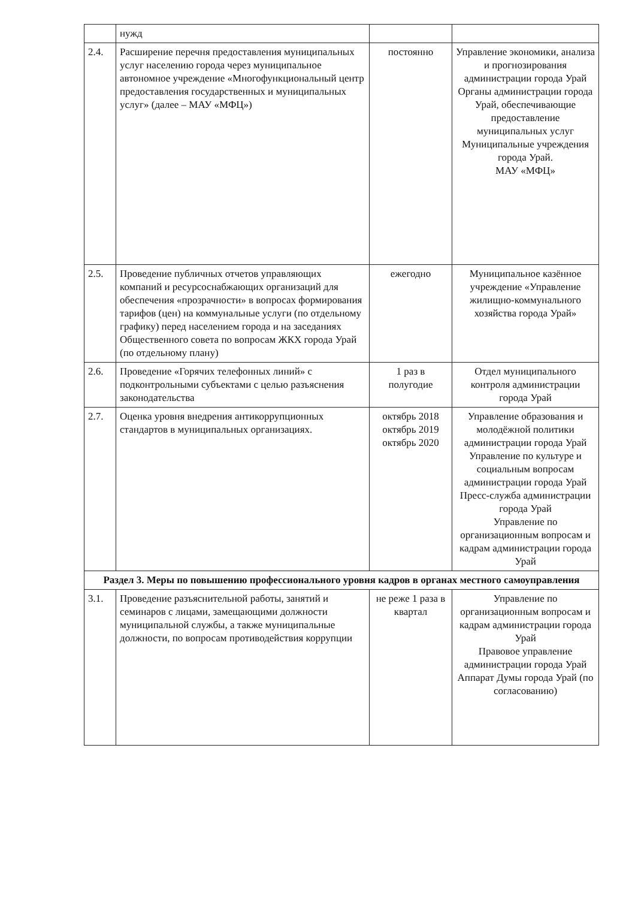| | нужд | | |
| 2.4. | Расширение перечня предоставления муниципальных услуг населению города через муниципальное автономное учреждение «Многофункциональный центр предоставления государственных и муниципальных услуг» (далее – МАУ «МФЦ») | постоянно | Управление экономики, анализа и прогнозирования администрации города Урай Органы администрации города Урай, обеспечивающие предоставление муниципальных услуг Муниципальные учреждения города Урай. МАУ «МФЦ» |
| 2.5. | Проведение публичных отчетов управляющих компаний и ресурсоснабжающих организаций для обеспечения «прозрачности» в вопросах формирования тарифов (цен) на коммунальные услуги (по отдельному графику) перед населением города и на заседаниях Общественного совета по вопросам ЖКХ города Урай (по отдельному плану) | ежегодно | Муниципальное казённое учреждение «Управление жилищно-коммунального хозяйства города Урай» |
| 2.6. | Проведение «Горячих телефонных линий» с подконтрольными субъектами с целью разъяснения законодательства | 1 раз в полугодие | Отдел муниципального контроля администрации города Урай |
| 2.7. | Оценка уровня внедрения антикоррупционных стандартов в муниципальных организациях. | октябрь 2018 октябрь 2019 октябрь 2020 | Управление образования и молодёжной политики администрации города Урай Управление по культуре и социальным вопросам администрации города Урай Пресс-служба администрации города Урай Управление по организационным вопросам и кадрам администрации города Урай |
| Раздел 3. Меры по повышению профессионального уровня кадров в органах местного самоуправления | | | |
| 3.1. | Проведение разъяснительной работы, занятий и семинаров с лицами, замещающими должности муниципальной службы, а также муниципальные должности, по вопросам противодействия коррупции | не реже 1 раза в квартал | Управление по организационным вопросам и кадрам администрации города Урай Правовое управление администрации города Урай Аппарат Думы города Урай (по согласованию) |